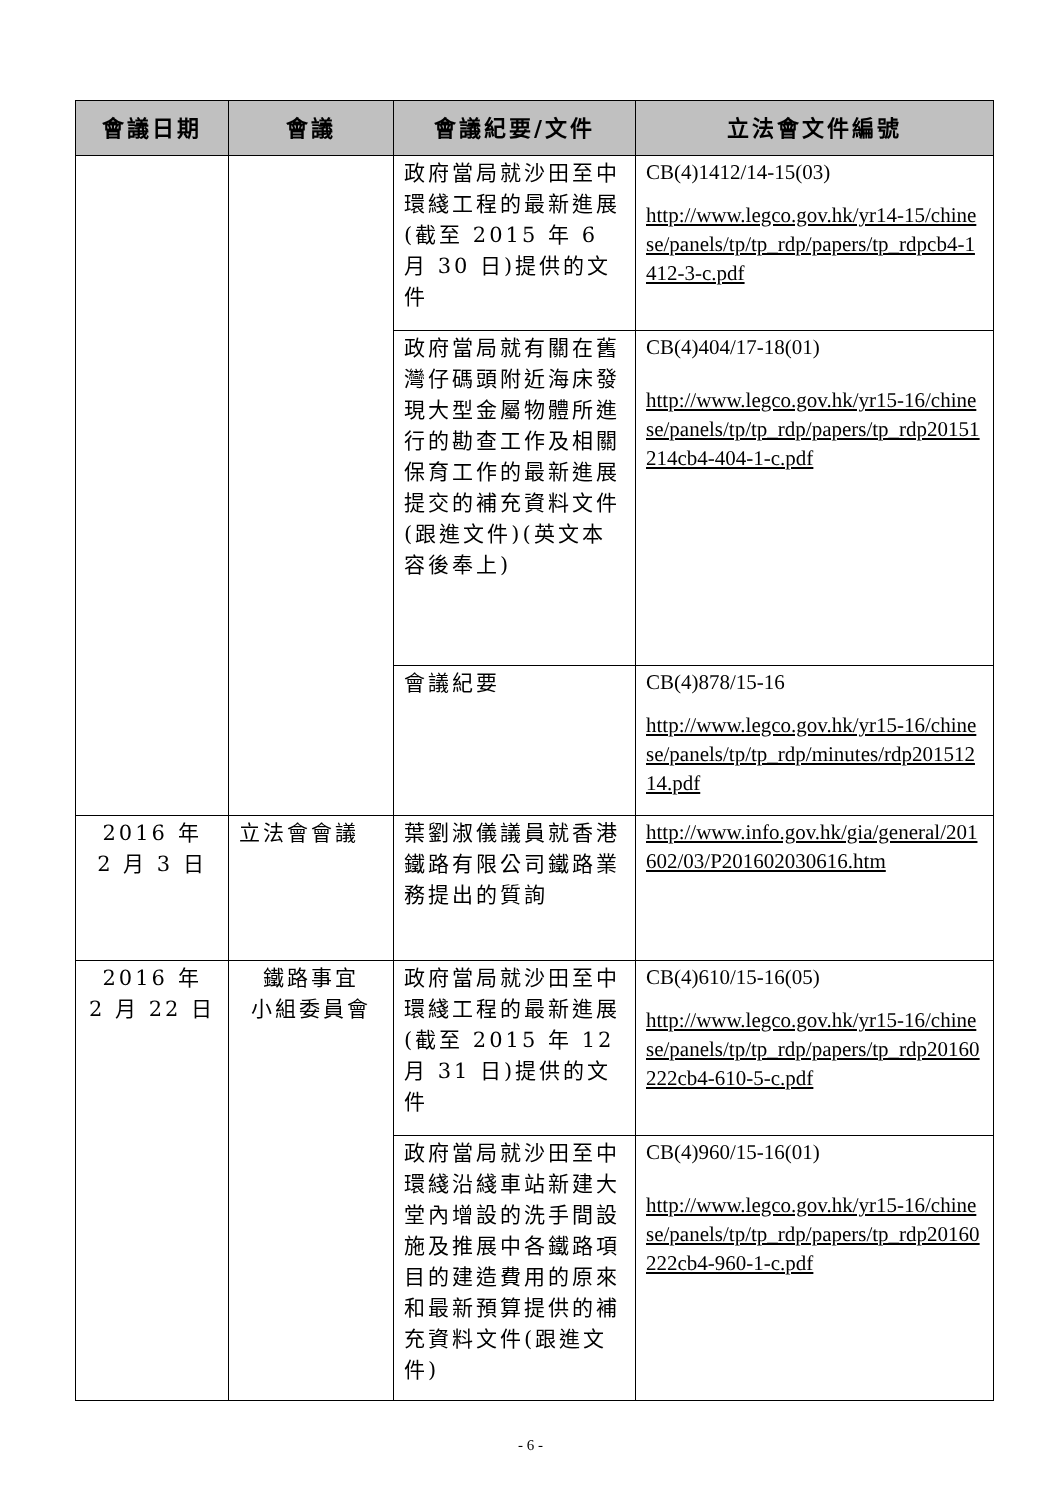| 會議日期 | 會議 | 會議紀要/文件 | 立法會文件編號 |
| --- | --- | --- | --- |
| | | 政府當局就沙田至中環綫工程的最新進展(截至 2015 年 6 月 30 日)提供的文件 | CB(4)1412/14-15(03) http://www.legco.gov.hk/yr14-15/chinese/panels/tp/tp_rdp/papers/tp_rdpcb4-1412-3-c.pdf |
| | | 政府當局就有關在舊灣仔碼頭附近海床發現大型金屬物體所進行的勘查工作及相關保育工作的最新進展提交的補充資料文件(跟進文件)(英文本容後奉上) | CB(4)404/17-18(01) http://www.legco.gov.hk/yr15-16/chinese/panels/tp/tp_rdp/papers/tp_rdp20151214cb4-404-1-c.pdf |
| | | 會議紀要 | CB(4)878/15-16 http://www.legco.gov.hk/yr15-16/chinese/panels/tp/tp_rdp/minutes/rdp20151214.pdf |
| 2016 年 2 月 3 日 | 立法會會議 | 葉劉淑儀議員就香港鐵路有限公司鐵路業務提出的質詢 | http://www.info.gov.hk/gia/general/201602/03/P201602030616.htm |
| 2016 年 2 月 22 日 | 鐵路事宜 小組委員會 | 政府當局就沙田至中環綫工程的最新進展(截至 2015 年 12 月 31 日)提供的文件 | CB(4)610/15-16(05) http://www.legco.gov.hk/yr15-16/chinese/panels/tp/tp_rdp/papers/tp_rdp20160222cb4-610-5-c.pdf |
| | | 政府當局就沙田至中環綫沿綫車站新建大堂內增設的洗手間設施及推展中各鐵路項目的建造費用的原來和最新預算提供的補充資料文件(跟進文件) | CB(4)960/15-16(01) http://www.legco.gov.hk/yr15-16/chinese/panels/tp/tp_rdp/papers/tp_rdp20160222cb4-960-1-c.pdf |
- 6 -